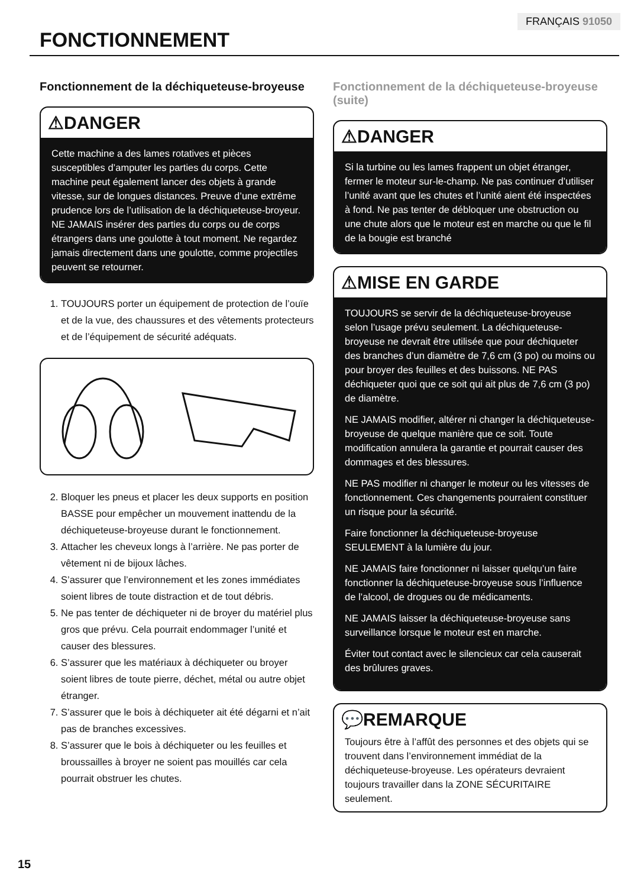FRANÇAIS 91050
FONCTIONNEMENT
Fonctionnement de la déchiqueteuse-broyeuse
⚠DANGER
Cette machine a des lames rotatives et pièces susceptibles d’amputer les parties du corps. Cette machine peut également lancer des objets à grande vitesse, sur de longues distances. Preuve d’une extrême prudence lors de l’utilisation de la déchiqueteuse-broyeur. NE JAMAIS insérer des parties du corps ou de corps étrangers dans une goulotte à tout moment. Ne regardez jamais directement dans une goulotte, comme projectiles peuvent se retourner.
1. TOUJOURS porter un équipement de protection de l’ouïe et de la vue, des chaussures et des vêtements protecteurs et de l’équipement de sécurité adéquats.
2. Bloquer les pneus et placer les deux supports en position BASSE pour empêcher un mouvement inattendu de la déchiqueteuse-broyeuse durant le fonctionnement.
3. Attacher les cheveux longs à l’arrière. Ne pas porter de vêtement ni de bijoux lâches.
4. S’assurer que l’environnement et les zones immédiates soient libres de toute distraction et de tout débris.
5. Ne pas tenter de déchiqueter ni de broyer du matériel plus gros que prévu. Cela pourrait endommager l’unité et causer des blessures.
6. S’assurer que les matériaux à déchiqueter ou broyer soient libres de toute pierre, déchet, métal ou autre objet étranger.
7. S’assurer que le bois à déchiqueter ait été dégarni et n’ait pas de branches excessives.
8. S’assurer que le bois à déchiqueter ou les feuilles et broussailles à broyer ne soient pas mouillés car cela pourrait obstruer les chutes.
Fonctionnement de la déchiqueteuse-broyeuse (suite)
⚠DANGER
Si la turbine ou les lames frappent un objet étranger, fermer le moteur sur-le-champ. Ne pas continuer d’utiliser l’unité avant que les chutes et l’unité aient été inspectées à fond. Ne pas tenter de débloquer une obstruction ou une chute alors que le moteur est en marche ou que le fil de la bougie est branché
⚠MISE EN GARDE
TOUJOURS se servir de la déchiqueteuse-broyeuse selon l’usage prévu seulement. La déchiqueteuse-broyeuse ne devrait être utilisée que pour déchiqueter des branches d’un diamètre de 7,6 cm (3 po) ou moins ou pour broyer des feuilles et des buissons. NE PAS déchiqueter quoi que ce soit qui ait plus de 7,6 cm (3 po) de diamètre.
NE JAMAIS modifier, altérer ni changer la déchiqueteuse-broyeuse de quelque manière que ce soit. Toute modification annulera la garantie et pourrait causer des dommages et des blessures.
NE PAS modifier ni changer le moteur ou les vitesses de fonctionnement. Ces changements pourraient constituer un risque pour la sécurité.
Faire fonctionner la déchiqueteuse-broyeuse SEULEMENT à la lumière du jour.
NE JAMAIS faire fonctionner ni laisser quelqu’un faire fonctionner la déchiqueteuse-broyeuse sous l’influence de l’alcool, de drogues ou de médicaments.
NE JAMAIS laisser la déchiqueteuse-broyeuse sans surveillance lorsque le moteur est en marche.
Éviter tout contact avec le silencieux car cela causerait des brûlures graves.
💬REMARQUE
Toujours être à l’affût des personnes et des objets qui se trouvent dans l’environnement immédiat de la déchiqueteuse-broyeuse. Les opérateurs devraient toujours travailler dans la ZONE SÉCURITAIRE seulement.
15